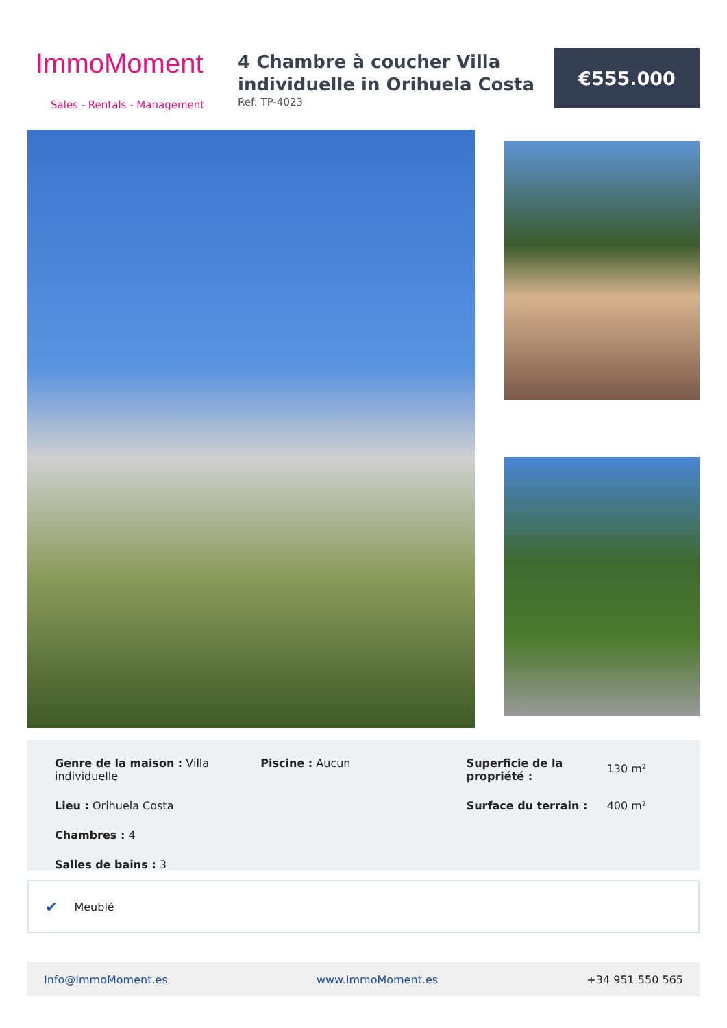ImmoMoment
Sales - Rentals - Management
4 Chambre à coucher Villa individuelle in Orihuela Costa
Ref: TP-4023
€555.000
Genre de la maison : Villa individuelle
Lieu : Orihuela Costa
Chambres : 4
Salles de bains : 3
Piscine : Aucun Superficie de la propriété : 130 m²
Surface du terrain : 400 m²
✔ Meublé
Info@ImmoMoment.es www.ImmoMoment.es +34 951 550 565